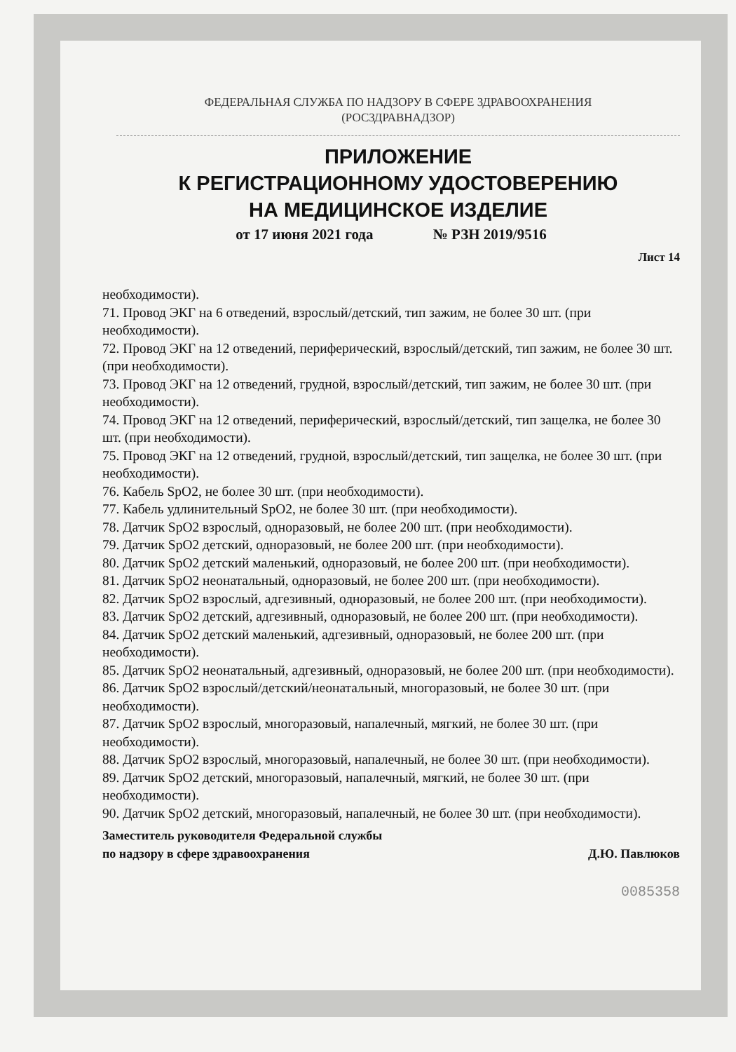ФЕДЕРАЛЬНАЯ СЛУЖБА ПО НАДЗОРУ В СФЕРЕ ЗДРАВООХРАНЕНИЯ
(РОСЗДРАВНАДЗОР)
ПРИЛОЖЕНИЕ
К РЕГИСТРАЦИОННОМУ УДОСТОВЕРЕНИЮ
НА МЕДИЦИНСКОЕ ИЗДЕЛИЕ
от 17 июня 2021 года № РЗН 2019/9516
Лист 14
необходимости).
71. Провод ЭКГ на 6 отведений, взрослый/детский, тип зажим, не более 30 шт. (при необходимости).
72. Провод ЭКГ на 12 отведений, периферический, взрослый/детский, тип зажим, не более 30 шт. (при необходимости).
73. Провод ЭКГ на 12 отведений, грудной, взрослый/детский, тип зажим, не более 30 шт. (при необходимости).
74. Провод ЭКГ на 12 отведений, периферический, взрослый/детский, тип защелка, не более 30 шт. (при необходимости).
75. Провод ЭКГ на 12 отведений, грудной, взрослый/детский, тип защелка, не более 30 шт. (при необходимости).
76. Кабель SpO2, не более 30 шт. (при необходимости).
77. Кабель удлинительный SpO2, не более 30 шт. (при необходимости).
78. Датчик SpO2 взрослый, одноразовый, не более 200 шт. (при необходимости).
79. Датчик SpO2 детский, одноразовый, не более 200 шт. (при необходимости).
80. Датчик SpO2 детский маленький, одноразовый, не более 200 шт. (при необходимости).
81. Датчик SpO2 неонатальный, одноразовый, не более 200 шт. (при необходимости).
82. Датчик SpO2 взрослый, адгезивный, одноразовый, не более 200 шт. (при необходимости).
83. Датчик SpO2 детский, адгезивный, одноразовый, не более 200 шт. (при необходимости).
84. Датчик SpO2 детский маленький, адгезивный, одноразовый, не более 200 шт. (при необходимости).
85. Датчик SpO2 неонатальный, адгезивный, одноразовый, не более 200 шт. (при необходимости).
86. Датчик SpO2 взрослый/детский/неонатальный, многоразовый, не более 30 шт. (при необходимости).
87. Датчик SpO2 взрослый, многоразовый, напалечный, мягкий, не более 30 шт. (при необходимости).
88. Датчик SpO2 взрослый, многоразовый, напалечный, не более 30 шт. (при необходимости).
89. Датчик SpO2 детский, многоразовый, напалечный, мягкий, не более 30 шт. (при необходимости).
90. Датчик SpO2 детский, многоразовый, напалечный, не более 30 шт. (при необходимости).
Заместитель руководителя Федеральной службы
по надзору в сфере здравоохранения
Д.Ю. Павлюков
0085358